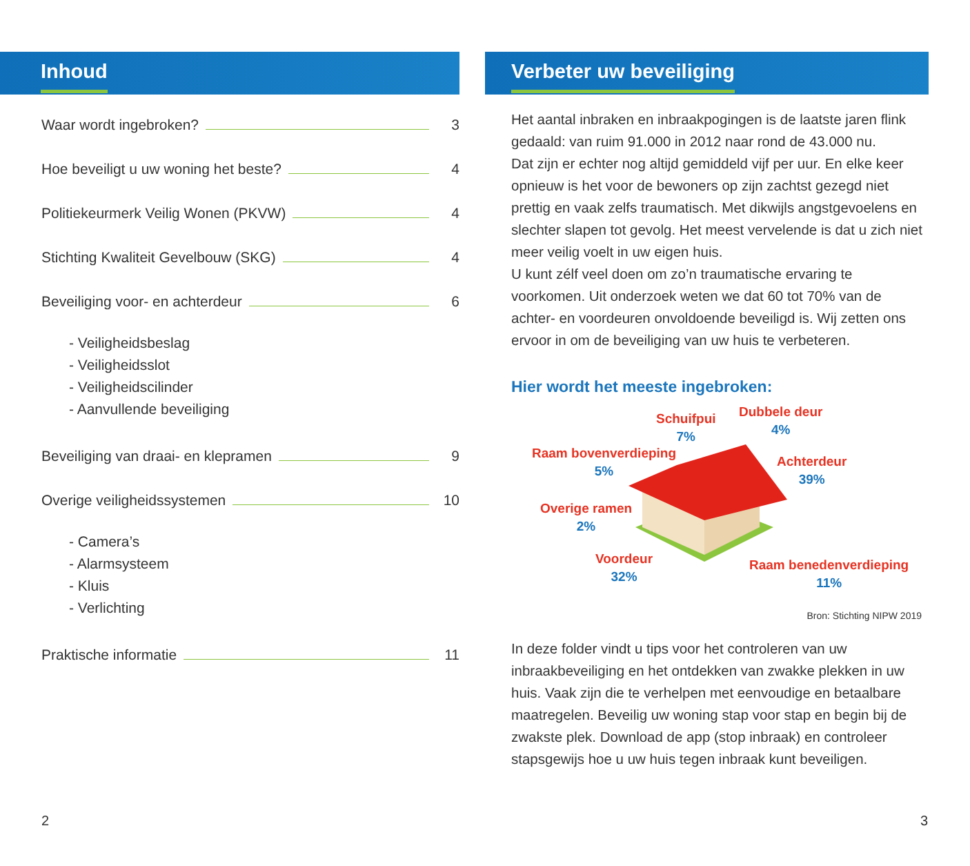Inhoud
Waar wordt ingebroken? 3
Hoe beveiligt u uw woning het beste? 4
Politiekeurmerk Veilig Wonen (PKVW) 4
Stichting Kwaliteit Gevelbouw (SKG) 4
Beveiliging voor- en achterdeur 6
- Veiligheidsbeslag
- Veiligheidsslot
- Veiligheidscilinder
- Aanvullende beveiliging
Beveiliging van draai- en klepramen 9
Overige veiligheidssystemen 10
- Camera’s
- Alarmsysteem
- Kluis
- Verlichting
Praktische informatie 11
Verbeter uw beveiliging
Het aantal inbraken en inbraakpogingen is de laatste jaren flink gedaald: van ruim 91.000 in 2012 naar rond de 43.000 nu.
Dat zijn er echter nog altijd gemiddeld vijf per uur. En elke keer opnieuw is het voor de bewoners op zijn zachtst gezegd niet prettig en vaak zelfs traumatisch. Met dikwijls angstgevoelens en slechter slapen tot gevolg. Het meest vervelende is dat u zich niet meer veilig voelt in uw eigen huis.
U kunt zélf veel doen om zo’n traumatische ervaring te voorkomen. Uit onderzoek weten we dat 60 tot 70% van de achter- en voordeuren onvoldoende beveiligd is. Wij zetten ons ervoor in om de beveiliging van uw huis te verbeteren.
Hier wordt het meeste ingebroken:
Schuifpui
7%
Dubbele deur
4%
Raam bovenverdieping
5%
Achterdeur
39%
Overige ramen
2%
Voordeur
32%
Raam benedenverdieping
11%
Bron: Stichting NIPW 2019
In deze folder vindt u tips voor het controleren van uw inbraakbeveiliging en het ontdekken van zwakke plekken in uw huis. Vaak zijn die te verhelpen met eenvoudige en betaalbare maatregelen. Beveilig uw woning stap voor stap en begin bij de zwakste plek. Download de app (stop inbraak) en controleer stapsgewijs hoe u uw huis tegen inbraak kunt beveiligen.
2 3